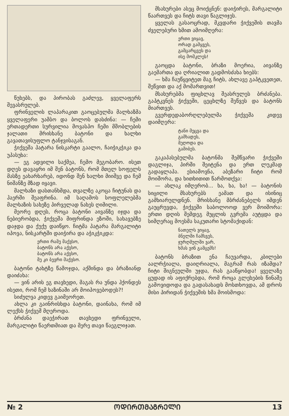წუხებს, და პირობას გაძლევ, ყველაფერს შევასრულებ.
ფრინველის ლაპარაკით გაოცებულმა მალხაზმა ყველაფერი უამბო და ბოლოს დასძინა: — ჩემი ერთადერთი სურვილია მოვასპო ჩემი მშობლების ჯალათი მრისხანე ბატონი და ხალხი გავათავისუფლო ტანჯვისაგან.
ჭიქვეშა პატარა ნისკარტი გაალო, ჩაიჭიკჭიკა და უპასუხა:
— ეგ ადვილი საქმეა, ჩემო მეგობარო. ისეთ დღეს დავაყრი იმ შენ ბატონს, რომ მთელ სოფელს მასზე ეახარხარებ, იდონდ შენ ხალხი მიიშვე და ჩემ ნიშანზე მზად იყავი.
მალხაზი დასთანხმდა, თვალზე აკოცა ჩიტუნას და ჰაერში შეაფრინა. იმ საღამოს სოფლელებმა მალხაზის სახეზე პირველად ნახეს ღიმილი.
მეორე დღეს, როცა ბატონი აივანზე იჯდა და ნებიერობდა, ჭიქვეშა მიფრინდა ეზოში, სახავებზე დაჯდა და ქუქუ დაიწყო. ჩიტმა პატარა მარგალიტი იპოვა, ნისკარტში დაიჭირა და აჭიკჭიკდა:
ერთი რამე მაქვსო,
ბატონს არა აქვსო,
ბატონს არა აქვსო,
მე კი ბევრი მაქვსო.
ბატონი ტახტზე წამოჯდა, აქშინდა და ბრაზიანდ დაიძახა:
— ვინ არის ეგ თავხედი, მაგას რა უნდა ჰქონდეს ისეთი, რომ ჩემ ხაზინაში არ მოიპოვებოდეს?!
სიძულვა კიდევ გაიმეორეთ.
ახლა კი გაინრისხდა ბატონი, დაინახა, რომ იმ ლექსს ჭიქვეშ მღეროდა.
ბრძანა დაეჭირათ თავხედი ფრინველი, მარგალიტი წაერთმიათ და მერე თავი წაეგლიჯათ.
მსახურები ასეც მოიქცნენ: დაიჭირეს, მარგალიტი წაართვეს და ჩიტს თავი წაგლიჯეს.
ყველას გასაოცრად, მკვდარი ჭიქვეშის თავმა ძველებური ხმით ამოიმღერა:
ერთი ვიყავ,
ორად გამყვეს,
გამცარცვეს და
ისე მომკლეს!
გაოცდა ბატონი, ბრაზი მოერია, აივანზე გაემართა და ღრიალით გადმოსძახა ხიებს:
— ხმა ჩაუწყვიტეთ მაგ ჩიტს, ახლავე გაპტკვეთეთ, შეწვით და აქ მომართვით!
მსახურებმა ფიცხლავ შეასრულეს ბრძანება. გაპტკვნეს ჭიქვეში, ცეცხლზე შეწვეს და ბატონს მიართვეს.
გვერდედაბორღლებულმა ჭიქვეშა კიდევ დაიმღერა:
ტანი მეცვა და
გამხადეს,
მეღოდა და
გამიბეს.
გაკაპასებულმა ბატონმა შემწვარი ჭიქვეში დაგლიჯა, პირში შეიტენა და ერთ ლუკმად გადაყლაპა. ესიამოვნა, აბეზარი ჩიტი რომ მოიშორა, და ხითხითით წარმოთქვა:
— ახლაკ იმღერობ... ხა, ხა, ხა! — ბატონის სიცილი მსახურებს ეამათ და ისინიც გამხიარულდნენ. მრისხანე მბრძანებელს იმდენ გაუცრუვდა, ჭიქვეში საბოლოოდ ვერ მოიშორა: ერთი დღის შემდეგ მუცლის გვრემა აუტყდა და სიმღერაც მოესმა საკუთარი სტომაქიდან:
ნათელს ვიყავ,
ბნელში ჩამსვეს,
ჯურღმულში ვარ,
ხმას ვინ გამცემს!
ბატონს ბრაზით ენა ჩაუვარდა, კბილები აალრჭიალა, დაიღრიალა, მაგრამ რას იზამდა? ჩიტი შიგნეულში უჯდა, რას გააწყობდა! ყველაზე ცუდად ის აფიქრებდა, რომ როცა გლეხების წინაშე გამოვიდოდა და გადასახადს მოსთხოვდა, ამ დროს მისი პირიდან ჭიქვეშის ხმა მოისმოდა:
№ 2 ᲝᲓᲘᲠᲗᲛᲐᲒᲠᲔᲚᲘ 13